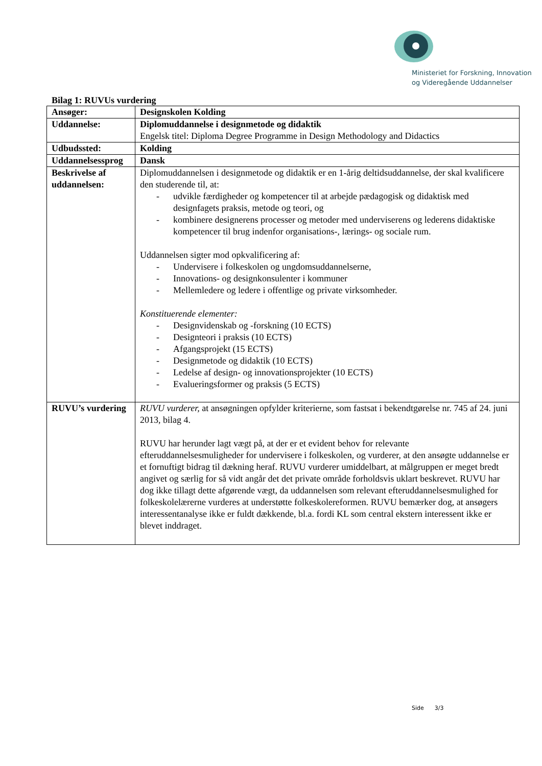Ministeriet for Forskning, Innovation
og Videregående Uddannelser
Bilag 1: RUVUs vurdering
| Ansøger: | Designskolen Kolding |
| Uddannelse: | Diplomuddannelse i designmetode og didaktik Engelsk titel: Diploma Degree Programme in Design Methodology and Didactics |
| Udbudssted: | Kolding |
| Uddannelsessprog | Dansk |
| Beskrivelse af uddannelsen: | Diplomuddannelsen i designmetode og didaktik er en 1-årig deltidsuddannelse, der skal kvalificere den studerende til, at: - udvikle færdigheder og kompetencer til at arbejde pædagogisk og didaktisk med designfagets praksis, metode og teori, og - kombinere designerens processer og metoder med underviserens og lederens didaktiske kompetencer til brug indenfor organisations-, lærings- og sociale rum. Uddannelsen sigter mod opkvalificering af: - Undervisere i folkeskolen og ungdomsuddannelserne, - Innovations- og designkonsulenter i kommuner - Mellemledere og ledere i offentlige og private virksomheder. Konstituerende elementer: - Designvidenskab og -forskning (10 ECTS) - Designteori i praksis (10 ECTS) - Afgangsprojekt (15 ECTS) - Designmetode og didaktik (10 ECTS) - Ledelse af design- og innovationsprojekter (10 ECTS) - Evalueringsformer og praksis (5 ECTS) |
| RUVU’s vurdering | RUVU vurderer, at ansøgningen opfylder kriterierne, som fastsat i bekendtgørelse nr. 745 af 24. juni 2013, bilag 4. RUVU har herunder lagt vægt på, at der er et evident behov for relevante efteruddannelsesmuligheder for undervisere i folkeskolen, og vurderer, at den ansøgte uddannelse er et fornuftigt bidrag til dækning heraf. RUVU vurderer umiddelbart, at målgruppen er meget bredt angivet og særlig for så vidt angår det det private område forholdsvis uklart beskrevet. RUVU har dog ikke tillagt dette afgørende vægt, da uddannelsen som relevant efteruddannelsesmulighed for folkeskolelærerne vurderes at understøtte folkeskolereformen. RUVU bemærker dog, at ansøgers interessentanalyse ikke er fuldt dækkende, bl.a. fordi KL som central ekstern interessent ikke er blevet inddraget. |
Side 3/3